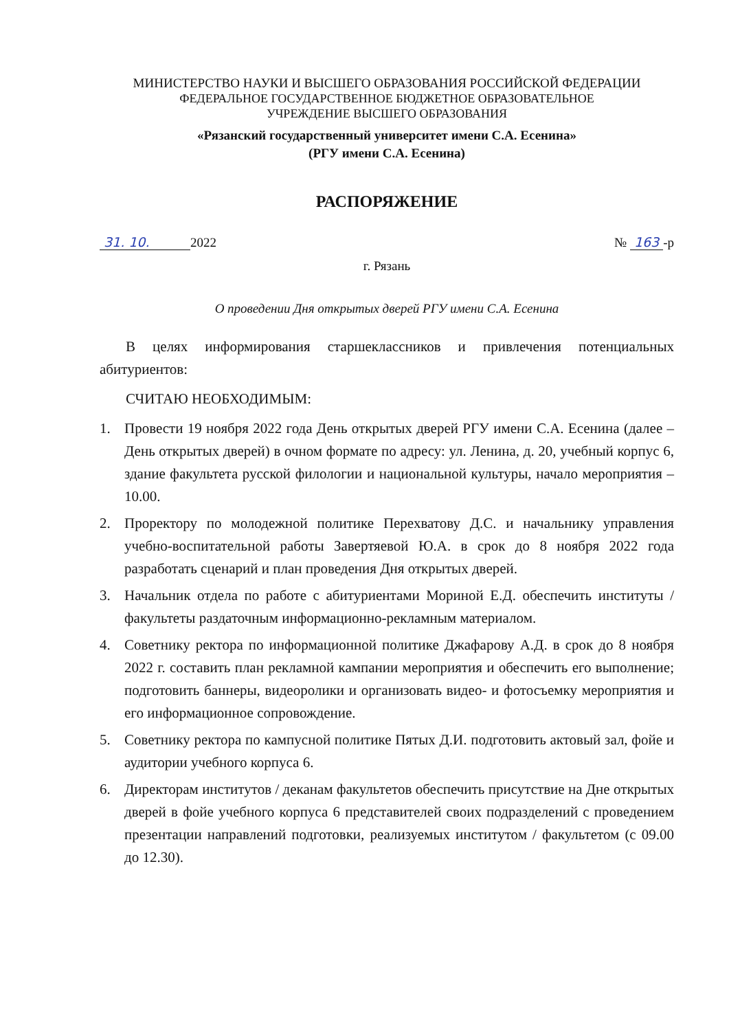МИНИСТЕРСТВО НАУКИ И ВЫСШЕГО ОБРАЗОВАНИЯ РОССИЙСКОЙ ФЕДЕРАЦИИ
ФЕДЕРАЛЬНОЕ ГОСУДАРСТВЕННОЕ БЮДЖЕТНОЕ ОБРАЗОВАТЕЛЬНОЕ
УЧРЕЖДЕНИЕ ВЫСШЕГО ОБРАЗОВАНИЯ
«Рязанский государственный университет имени С.А. Есенина»
(РГУ имени С.А. Есенина)
РАСПОРЯЖЕНИЕ
31. 10. 2022 № 163 -р
г. Рязань
О проведении Дня открытых дверей РГУ имени С.А. Есенина
В целях информирования старшеклассников и привлечения потенциальных абитуриентов:
СЧИТАЮ НЕОБХОДИМЫМ:
1. Провести 19 ноября 2022 года День открытых дверей РГУ имени С.А. Есенина (далее – День открытых дверей) в очном формате по адресу: ул. Ленина, д. 20, учебный корпус 6, здание факультета русской филологии и национальной культуры, начало мероприятия – 10.00.
2. Проректору по молодежной политике Перехватову Д.С. и начальнику управления учебно-воспитательной работы Завертяевой Ю.А. в срок до 8 ноября 2022 года разработать сценарий и план проведения Дня открытых дверей.
3. Начальник отдела по работе с абитуриентами Мориной Е.Д. обеспечить институты / факультеты раздаточным информационно-рекламным материалом.
4. Советнику ректора по информационной политике Джафарову А.Д. в срок до 8 ноября 2022 г. составить план рекламной кампании мероприятия и обеспечить его выполнение; подготовить баннеры, видеоролики и организовать видео- и фотосъемку мероприятия и его информационное сопровождение.
5. Советнику ректора по кампусной политике Пятых Д.И. подготовить актовый зал, фойе и аудитории учебного корпуса 6.
6. Директорам институтов / деканам факультетов обеспечить присутствие на Дне открытых дверей в фойе учебного корпуса 6 представителей своих подразделений с проведением презентации направлений подготовки, реализуемых институтом / факультетом (с 09.00 до 12.30).